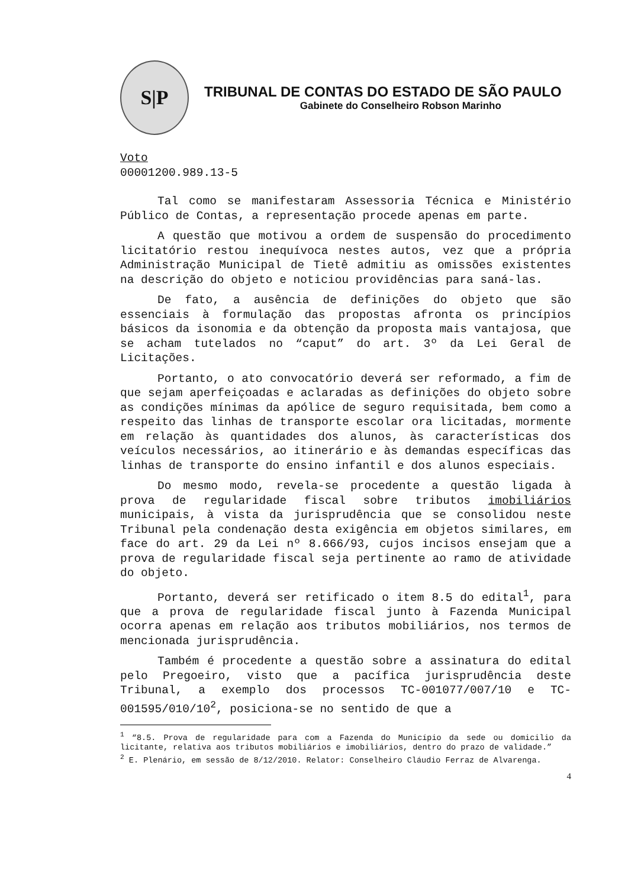S|P
TRIBUNAL DE CONTAS DO ESTADO DE SÃO PAULO
Gabinete do Conselheiro Robson Marinho
Voto
00001200.989.13-5
Tal como se manifestaram Assessoria Técnica e Ministério Público de Contas, a representação procede apenas em parte.
A questão que motivou a ordem de suspensão do procedimento licitatório restou inequívoca nestes autos, vez que a própria Administração Municipal de Tietê admitiu as omissões existentes na descrição do objeto e noticiou providências para saná-las.
De fato, a ausência de definições do objeto que são essenciais à formulação das propostas afronta os princípios básicos da isonomia e da obtenção da proposta mais vantajosa, que se acham tutelados no “caput” do art. 3º da Lei Geral de Licitações.
Portanto, o ato convocatório deverá ser reformado, a fim de que sejam aperfeiçoadas e aclaradas as definições do objeto sobre as condições mínimas da apólice de seguro requisitada, bem como a respeito das linhas de transporte escolar ora licitadas, mormente em relação às quantidades dos alunos, às características dos veículos necessários, ao itinerário e às demandas específicas das linhas de transporte do ensino infantil e dos alunos especiais.
Do mesmo modo, revela-se procedente a questão ligada à prova de regularidade fiscal sobre tributos imobiliários municipais, à vista da jurisprudência que se consolidou neste Tribunal pela condenação desta exigência em objetos similares, em face do art. 29 da Lei nº 8.666/93, cujos incisos ensejam que a prova de regularidade fiscal seja pertinente ao ramo de atividade do objeto.
Portanto, deverá ser retificado o item 8.5 do edital<sup>1</sup>, para que a prova de regularidade fiscal junto à Fazenda Municipal ocorra apenas em relação aos tributos mobiliários, nos termos de mencionada jurisprudência.
Também é procedente a questão sobre a assinatura do edital pelo Pregoeiro, visto que a pacífica jurisprudência deste Tribunal, a exemplo dos processos TC-001077/007/10 e TC-001595/010/10<sup>2</sup>, posiciona-se no sentido de que a
<sup>1</sup> “8.5. Prova de regularidade para com a Fazenda do Município da sede ou domicilio da licitante, relativa aos tributos mobiliários e imobiliários, dentro do prazo de validade.”
<sup>2</sup> E. Plenário, em sessão de 8/12/2010. Relator: Conselheiro Cláudio Ferraz de Alvarenga.
4